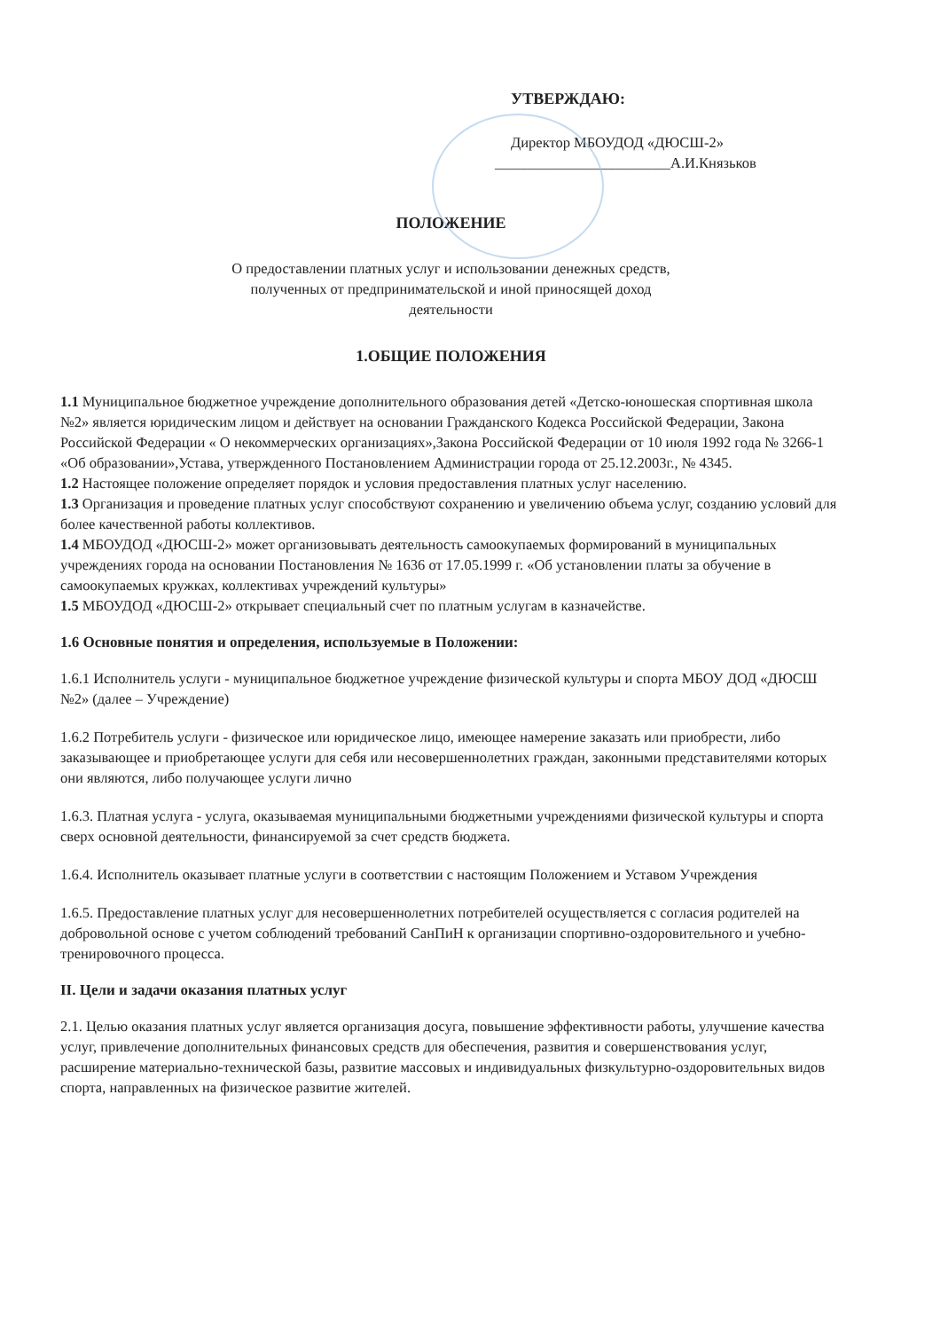УТВЕРЖДАЮ:
Директор МБОУДОД «ДЮСШ-2»
________________________А.И.Князьков
ПОЛОЖЕНИЕ
О предоставлении платных услуг и использовании денежных средств,
полученных от предпринимательской и иной приносящей доход
деятельности
1.ОБЩИЕ ПОЛОЖЕНИЯ
1.1 Муниципальное бюджетное учреждение дополнительного образования детей «Детско-юношеская спортивная школа №2» является юридическим лицом и действует на основании Гражданского Кодекса Российской Федерации, Закона Российской Федерации « О некоммерческих организациях»,Закона Российской Федерации от 10 июля 1992 года № 3266-1 «Об образовании»,Устава, утвержденного Постановлением Администрации города от 25.12.2003г., № 4345.
1.2 Настоящее положение определяет порядок и условия предоставления платных услуг населению.
1.3 Организация и проведение платных услуг способствуют сохранению и увеличению объема услуг, созданию условий для более качественной работы коллективов.
1.4 МБОУДОД «ДЮСШ-2» может организовывать деятельность самоокупаемых формирований в муниципальных учреждениях города на основании Постановления № 1636 от 17.05.1999 г. «Об установлении платы за обучение в самоокупаемых кружках, коллективах учреждений культуры»
1.5 МБОУДОД «ДЮСШ-2» открывает специальный счет по платным услугам в казначействе.
1.6 Основные понятия и определения, используемые в Положении:
1.6.1 Исполнитель услуги - муниципальное бюджетное учреждение физической культуры и спорта МБОУ ДОД «ДЮСШ №2» (далее – Учреждение)
1.6.2 Потребитель услуги - физическое или юридическое лицо, имеющее намерение заказать или приобрести, либо заказывающее и приобретающее услуги для себя или несовершеннолетних граждан, законными представителями которых они являются, либо получающее услуги лично
1.6.3. Платная услуга - услуга, оказываемая муниципальными бюджетными учреждениями физической культуры и спорта сверх основной деятельности, финансируемой за счет средств бюджета.
1.6.4. Исполнитель оказывает платные услуги в соответствии с настоящим Положением и Уставом Учреждения
1.6.5. Предоставление платных услуг для несовершеннолетних потребителей осуществляется с согласия родителей на добровольной основе с учетом соблюдений требований СанПиН к организации спортивно-оздоровительного и учебно-тренировочного процесса.
II. Цели и задачи оказания платных услуг
2.1. Целью оказания платных услуг является организация досуга, повышение эффективности работы, улучшение качества услуг, привлечение дополнительных финансовых средств для обеспечения, развития и совершенствования услуг, расширение материально-технической базы, развитие массовых и индивидуальных физкультурно-оздоровительных видов спорта, направленных на физическое развитие жителей.